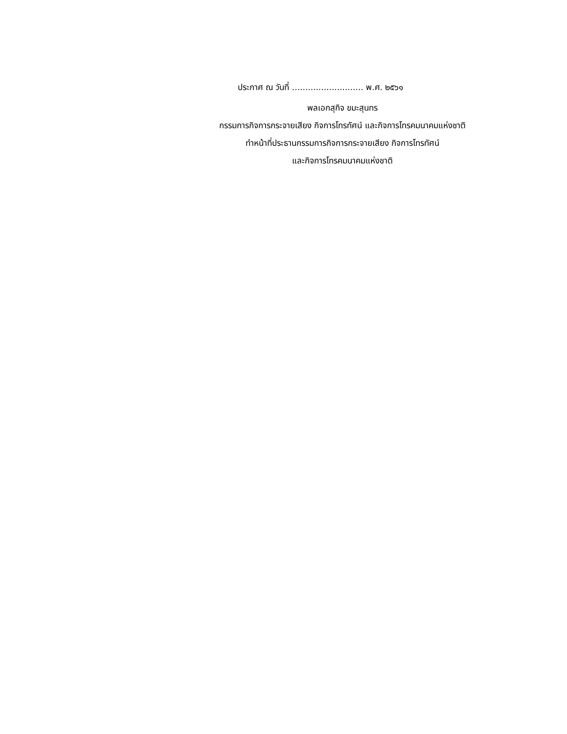ประกาศ ณ วันที่ ........................... พ.ศ. ๒๕๖๑
พลเอกสุกิจ ขมะสุนทร
กรรมการกิจการกระจายเสียง กิจการโทรทัศน์ และกิจการโทรคมนาคมแห่งชาติ
ทำหน้าที่ประธานกรรมการกิจการกระจายเสียง กิจการโทรทัศน์
และกิจการโทรคมนาคมแห่งชาติ